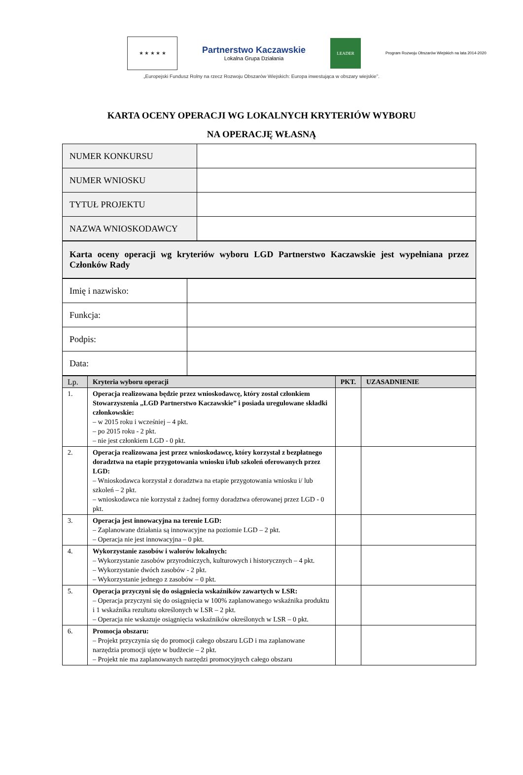★ ★ ★ ★ ★
Partnerstwo Kaczawskie
Lokalna Grupa Działania
LEADER
Program Rozwoju Obszarów Wiejskich na lata 2014-2020
„Europejski Fundusz Rolny na rzecz Rozwoju Obszarów Wiejskich: Europa inwestująca w obszary wiejskie”.
KARTA OCENY OPERACJI WG LOKALNYCH KRYTERIÓW WYBORU
NA OPERACJĘ WŁASNĄ
| NUMER KONKURSU | |
| NUMER WNIOSKU | |
| TYTUŁ PROJEKTU | |
| NAZWA WNIOSKODAWCY | |
| Karta oceny operacji wg kryteriów wyboru LGD Partnerstwo Kaczawskie jest wypełniana przez Członków Rady |
| Imię i nazwisko: | |
| Funkcja: | |
| Podpis: | |
| Data: | |
| Lp. | Kryteria wyboru operacji | PKT. | UZASADNIENIE |
| --- | --- | --- | --- |
| 1. | Operacja realizowana będzie przez wnioskodawcę, który został członkiem Stowarzyszenia „LGD Partnerstwo Kaczawskie” i posiada uregulowane składki członkowskie: – w 2015 roku i wcześniej – 4 pkt. – po 2015 roku - 2 pkt. – nie jest członkiem LGD - 0 pkt. | | |
| 2. | Operacja realizowana jest przez wnioskodawcę, który korzystał z bezpłatnego doradztwa na etapie przygotowania wniosku i/lub szkoleń oferowanych przez LGD: – Wnioskodawca korzystał z doradztwa na etapie przygotowania wniosku i/ lub szkoleń – 2 pkt. – wnioskodawca nie korzystał z żadnej formy doradztwa oferowanej przez LGD - 0 pkt. | | |
| 3. | Operacja jest innowacyjna na terenie LGD: – Zaplanowane działania są innowacyjne na poziomie LGD – 2 pkt. – Operacja nie jest innowacyjna – 0 pkt. | | |
| 4. | Wykorzystanie zasobów i walorów lokalnych: – Wykorzystanie zasobów przyrodniczych, kulturowych i historycznych – 4 pkt. – Wykorzystanie dwóch zasobów - 2 pkt. – Wykorzystanie jednego z zasobów – 0 pkt. | | |
| 5. | Operacja przyczyni się do osiągniecia wskaźników zawartych w LSR: – Operacja przyczyni się do osiągnięcia w 100% zaplanowanego wskaźnika produktu i 1 wskaźnika rezultatu określonych w LSR – 2 pkt. – Operacja nie wskazuje osiągnięcia wskaźników określonych w LSR – 0 pkt. | | |
| 6. | Promocja obszaru: – Projekt przyczynia się do promocji całego obszaru LGD i ma zaplanowane narzędzia promocji ujęte w budżecie – 2 pkt. – Projekt nie ma zaplanowanych narzędzi promocyjnych całego obszaru | | |